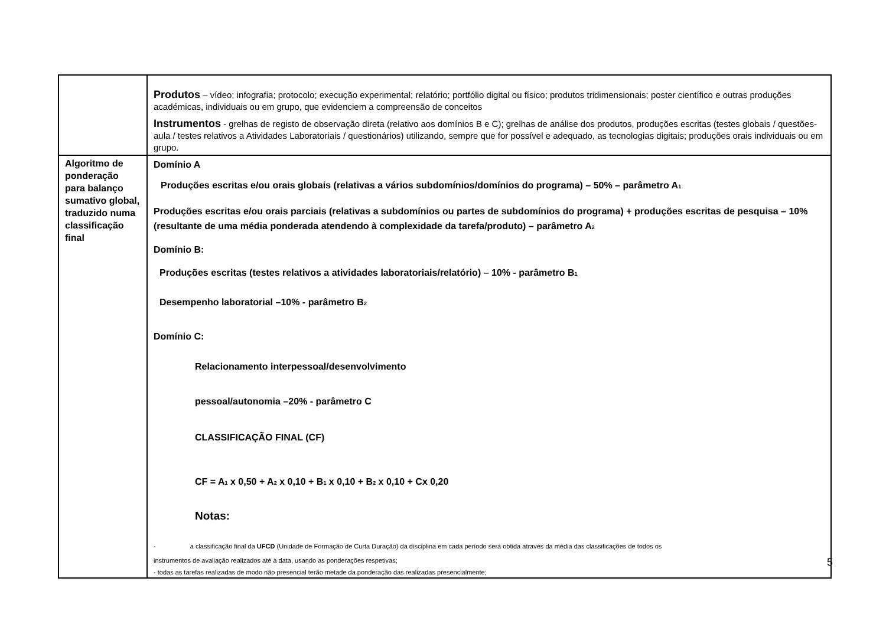| | Produtos – vídeo; infografia; protocolo; execução experimental; relatório; portfólio digital ou físico; produtos tridimensionais; poster científico e outras produções académicas, individuais ou em grupo, que evidenciem a compreensão de conceitos Instrumentos - grelhas de registo de observação direta (relativo aos domínios B e C); grelhas de análise dos produtos, produções escritas (testes globais / questões-aula / testes relativos a Atividades Laboratoriais / questionários) utilizando, sempre que for possível e adequado, as tecnologias digitais; produções orais individuais ou em grupo. |
| Algoritmo de ponderação para balanço sumativo global, traduzido numa classificação final | Domínio A Produções escritas e/ou orais globais (relativas a vários subdomínios/domínios do programa) – 50% – parâmetro A<sub>1</sub> Produções escritas e/ou orais parciais (relativas a subdomínios ou partes de subdomínios do programa) + produções escritas de pesquisa – 10% (resultante de uma média ponderada atendendo à complexidade da tarefa/produto) – parâmetro A<sub>2</sub> Domínio B: Produções escritas (testes relativos a atividades laboratoriais/relatório) – 10% - parâmetro B<sub>1</sub> Desempenho laboratorial –10% - parâmetro B<sub>2</sub> Domínio C: Relacionamento interpessoal/desenvolvimento pessoal/autonomia –20% - parâmetro C CLASSIFICAÇÃO FINAL (CF) CF = A<sub>1</sub> x 0,50 + A<sub>2</sub> x 0,10 + B<sub>1</sub> x 0,10 + B<sub>2</sub> x 0,10 + Cx 0,20 Notas: - a classificação final da UFCD (Unidade de Formação de Curta Duração) da disciplina em cada período será obtida através da média das classificações de todos os instrumentos de avaliação realizados até à data, usando as ponderações respetivas; - todas as tarefas realizadas de modo não presencial terão metade da ponderação das realizadas presencialmente; |
5